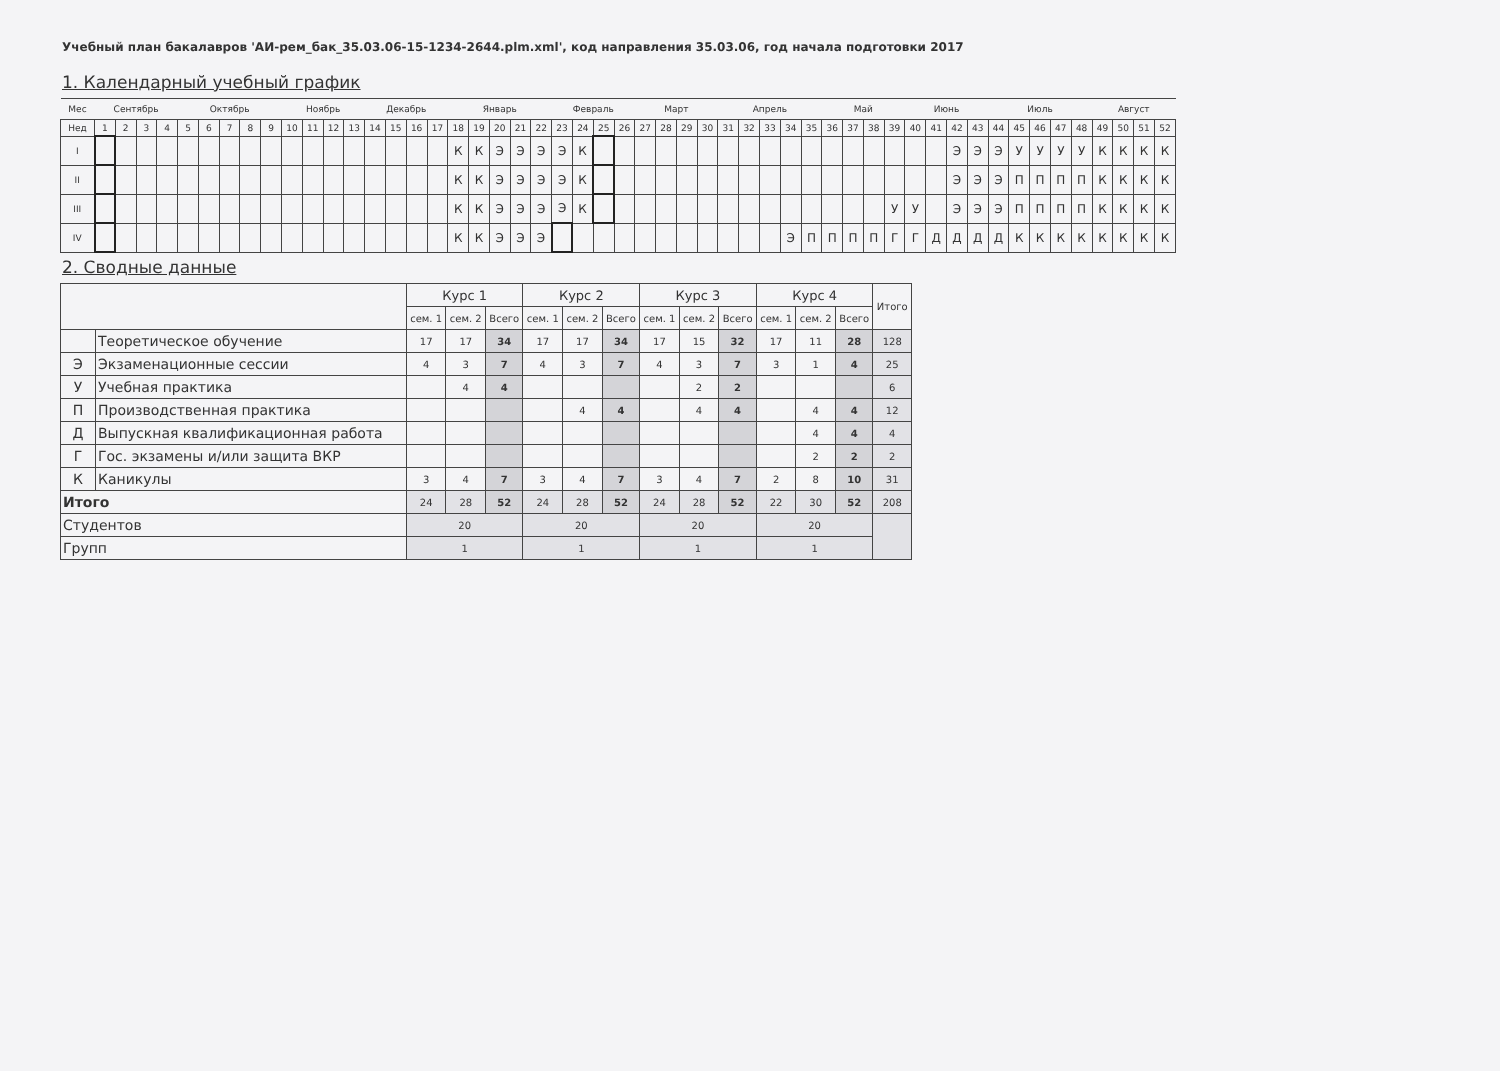Учебный план бакалавров 'АИ-рем_бак_35.03.06-15-1234-2644.plm.xml', код направления 35.03.06, год начала подготовки 2017
1. Календарный учебный график
| Мес | Сентябрь | | | | Октябрь | | | | | Ноябрь | | | | Декабрь | | | | Январь | | | | | Февраль | | | | Март | | | | Апрель | | | | | Май | | | | Июнь | | | | Июль | | | | | Август | | | |
| Нед | 1 | 2 | 3 | 4 | 5 | 6 | 7 | 8 | 9 | 10 | 11 | 12 | 13 | 14 | 15 | 16 | 17 | 18 | 19 | 20 | 21 | 22 | 23 | 24 | 25 | 26 | 27 | 28 | 29 | 30 | 31 | 32 | 33 | 34 | 35 | 36 | 37 | 38 | 39 | 40 | 41 | 42 | 43 | 44 | 45 | 46 | 47 | 48 | 49 | 50 | 51 | 52 |
| I | | | | | | | | | | | | | | | | | | К | К | Э | Э | Э | Э | К | | | | | | | | | | | | | | | | | | Э | Э | Э | У | У | У | У | К | К | К | К |
| II | | | | | | | | | | | | | | | | | | К | К | Э | Э | Э | Э | К | | | | | | | | | | | | | | | | | | Э | Э | Э | П | П | П | П | К | К | К | К |
| III | | | | | | | | | | | | | | | | | | К | К | Э | Э | Э | Э | К | | | | | | | | | | | | | | | У | У | | Э | Э | Э | П | П | П | П | К | К | К | К |
| IV | | | | | | | | | | | | | | | | | | К | К | Э | Э | Э | | | | | | | | | | | | Э | П | П | П | П | Г | Г | Д | Д | Д | Д | К | К | К | К | К | К | К | К |
2. Сводные данные
| | | Курс 1 | | | Курс 2 | | | Курс 3 | | | Курс 4 | | | Итого |
| --- | --- | --- | --- | --- | --- | --- | --- | --- | --- | --- | --- | --- | --- | --- |
| | | сем. 1 | сем. 2 | Всего | сем. 1 | сем. 2 | Всего | сем. 1 | сем. 2 | Всего | сем. 1 | сем. 2 | Всего | |
| | Теоретическое обучение | 17 | 17 | 34 | 17 | 17 | 34 | 17 | 15 | 32 | 17 | 11 | 28 | 128 |
| Э | Экзаменационные сессии | 4 | 3 | 7 | 4 | 3 | 7 | 4 | 3 | 7 | 3 | 1 | 4 | 25 |
| У | Учебная практика | | 4 | 4 | | | | | 2 | 2 | | | | 6 |
| П | Производственная практика | | | | | 4 | 4 | | 4 | 4 | | 4 | 4 | 12 |
| Д | Выпускная квалификационная работа | | | | | | | | | | | 4 | 4 | 4 |
| Г | Гос. экзамены и/или защита ВКР | | | | | | | | | | | 2 | 2 | 2 |
| К | Каникулы | 3 | 4 | 7 | 3 | 4 | 7 | 3 | 4 | 7 | 2 | 8 | 10 | 31 |
| Итого | | 24 | 28 | 52 | 24 | 28 | 52 | 24 | 28 | 52 | 22 | 30 | 52 | 208 |
| Студентов | | 20 | | | 20 | | | 20 | | | 20 | | | |
| Групп | | 1 | | | 1 | | | 1 | | | 1 | | | |